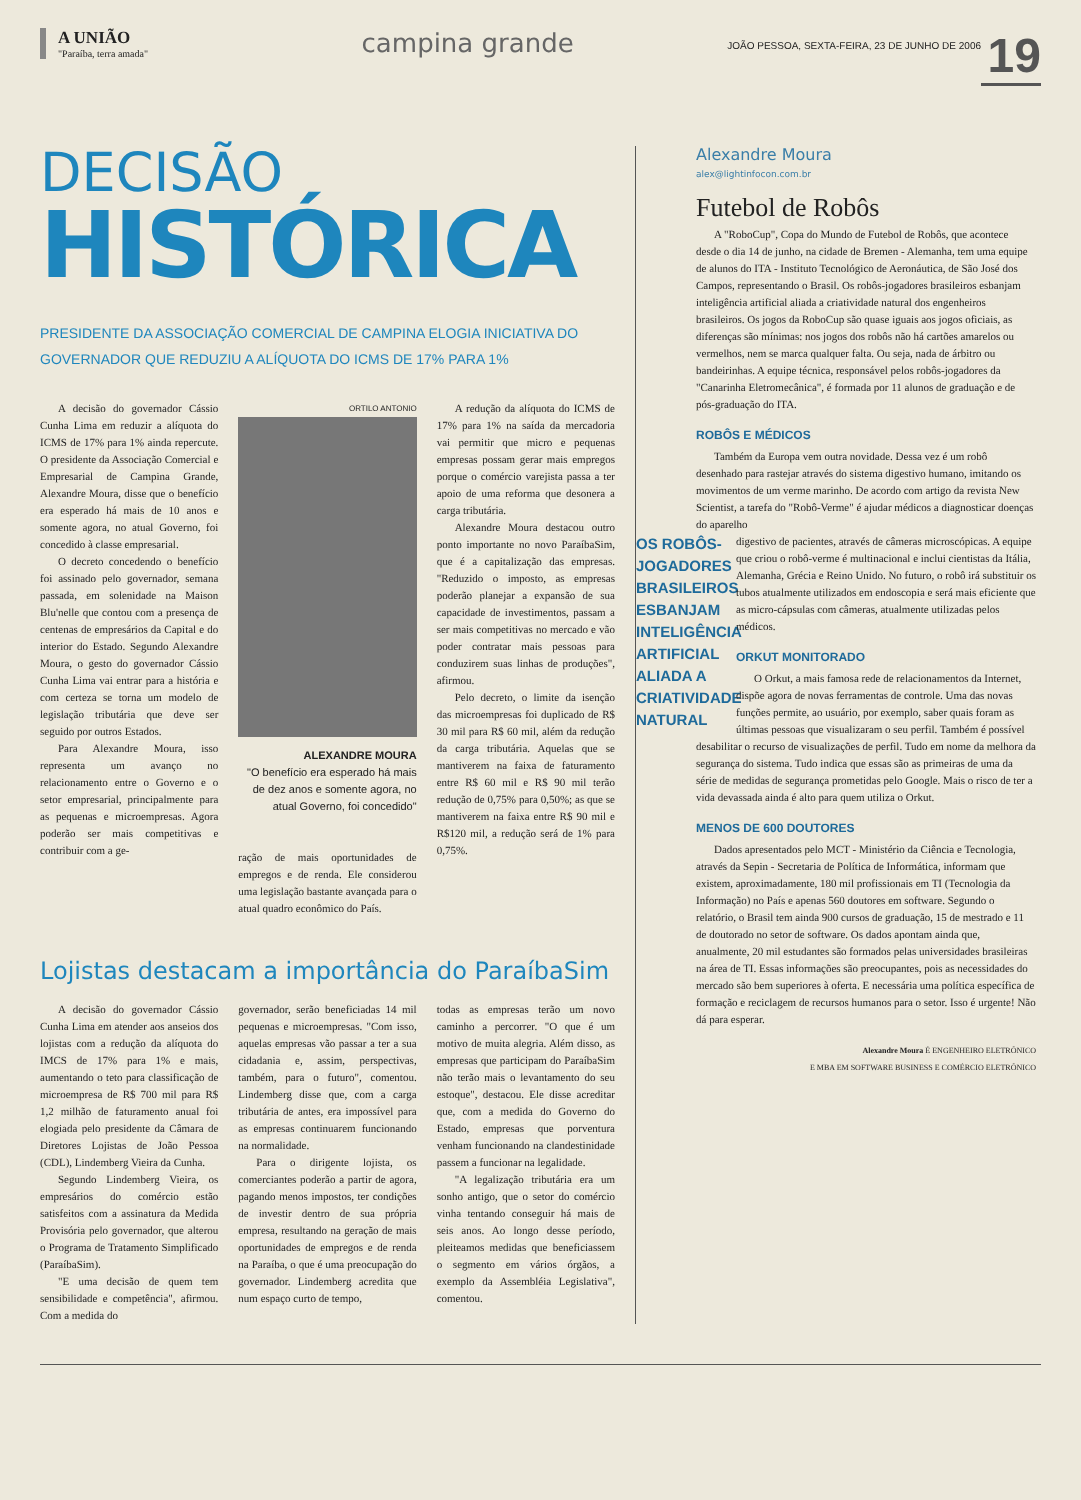A UNIÃO
"Paraíba, terra amada"
campina grande
JOÃO PESSOA, SEXTA-FEIRA, 23 DE JUNHO DE 2006
19
DECISÃO
HISTÓRICA
PRESIDENTE DA ASSOCIAÇÃO COMERCIAL DE CAMPINA ELOGIA INICIATIVA DO GOVERNADOR QUE REDUZIU A ALÍQUOTA DO ICMS DE 17% PARA 1%
A decisão do governador Cássio Cunha Lima em reduzir a alíquota do ICMS de 17% para 1% ainda repercute. O presidente da Associação Comercial e Empresarial de Campina Grande, Alexandre Moura, disse que o benefício era esperado há mais de 10 anos e somente agora, no atual Governo, foi concedido à classe empresarial.
O decreto concedendo o benefício foi assinado pelo governador, semana passada, em solenidade na Maison Blu'nelle que contou com a presença de centenas de empresários da Capital e do interior do Estado. Segundo Alexandre Moura, o gesto do governador Cássio Cunha Lima vai entrar para a história e com certeza se torna um modelo de legislação tributária que deve ser seguido por outros Estados.
Para Alexandre Moura, isso representa um avanço no relacionamento entre o Governo e o setor empresarial, principalmente para as pequenas e microempresas. Agora poderão ser mais competitivas e contribuir com a ge-
ORTILO ANTONIO
ALEXANDRE MOURA
"O benefício era esperado há mais de dez anos e somente agora, no atual Governo, foi concedido"
ração de mais oportunidades de empregos e de renda. Ele considerou uma legislação bastante avançada para o atual quadro econômico do País.
A redução da alíquota do ICMS de 17% para 1% na saída da mercadoria vai permitir que micro e pequenas empresas possam gerar mais empregos porque o comércio varejista passa a ter apoio de uma reforma que desonera a carga tributária.
Alexandre Moura destacou outro ponto importante no novo ParaíbaSim, que é a capitalização das empresas. "Reduzido o imposto, as empresas poderão planejar a expansão de sua capacidade de investimentos, passam a ser mais competitivas no mercado e vão poder contratar mais pessoas para conduzirem suas linhas de produções", afirmou.
Pelo decreto, o limite da isenção das microempresas foi duplicado de R$ 30 mil para R$ 60 mil, além da redução da carga tributária. Aquelas que se mantiverem na faixa de faturamento entre R$ 60 mil e R$ 90 mil terão redução de 0,75% para 0,50%; as que se mantiverem na faixa entre R$ 90 mil e R$120 mil, a redução será de 1% para 0,75%.
Lojistas destacam a importância do ParaíbaSim
A decisão do governador Cássio Cunha Lima em atender aos anseios dos lojistas com a redução da alíquota do IMCS de 17% para 1% e mais, aumentando o teto para classificação de microempresa de R$ 700 mil para R$ 1,2 milhão de faturamento anual foi elogiada pelo presidente da Câmara de Diretores Lojistas de João Pessoa (CDL), Lindemberg Vieira da Cunha.
Segundo Lindemberg Vieira, os empresários do comércio estão satisfeitos com a assinatura da Medida Provisória pelo governador, que alterou o Programa de Tratamento Simplificado (ParaíbaSim).
"E uma decisão de quem tem sensibilidade e competência", afirmou. Com a medida do
governador, serão beneficiadas 14 mil pequenas e microempresas. "Com isso, aquelas empresas vão passar a ter a sua cidadania e, assim, perspectivas, também, para o futuro", comentou. Lindemberg disse que, com a carga tributária de antes, era impossível para as empresas continuarem funcionando na normalidade.
Para o dirigente lojista, os comerciantes poderão a partir de agora, pagando menos impostos, ter condições de investir dentro de sua própria empresa, resultando na geração de mais oportunidades de empregos e de renda na Paraíba, o que é uma preocupação do governador. Lindemberg acredita que num espaço curto de tempo,
todas as empresas terão um novo caminho a percorrer. "O que é um motivo de muita alegria. Além disso, as empresas que participam do ParaíbaSim não terão mais o levantamento do seu estoque", destacou. Ele disse acreditar que, com a medida do Governo do Estado, empresas que porventura venham funcionando na clandestinidade passem a funcionar na legalidade.
"A legalização tributária era um sonho antigo, que o setor do comércio vinha tentando conseguir há mais de seis anos. Ao longo desse período, pleiteamos medidas que beneficiassem o segmento em vários órgãos, a exemplo da Assembléia Legislativa", comentou.
Alexandre Moura
alex@lightinfocon.com.br
Futebol de Robôs
A "RoboCup", Copa do Mundo de Futebol de Robôs, que acontece desde o dia 14 de junho, na cidade de Bremen - Alemanha, tem uma equipe de alunos do ITA - Instituto Tecnológico de Aeronáutica, de São José dos Campos, representando o Brasil. Os robôs-jogadores brasileiros esbanjam inteligência artificial aliada a criatividade natural dos engenheiros brasileiros. Os jogos da RoboCup são quase iguais aos jogos oficiais, as diferenças são mínimas: nos jogos dos robôs não há cartões amarelos ou vermelhos, nem se marca qualquer falta. Ou seja, nada de árbitro ou bandeirinhas. A equipe técnica, responsável pelos robôs-jogadores da "Canarinha Eletromecânica", é formada por 11 alunos de graduação e de pós-graduação do ITA.
ROBÔS E MÉDICOS
Também da Europa vem outra novidade. Dessa vez é um robô desenhado para rastejar através do sistema digestivo humano, imitando os movimentos de um verme marinho. De acordo com artigo da revista New Scientist, a tarefa do "Robô-Verme" é ajudar médicos a diagnosticar doenças do aparelho
OS ROBÔS-JOGADORES BRASILEIROS ESBANJAM INTELIGÊNCIA ARTIFICIAL ALIADA A CRIATIVIDADE NATURAL
digestivo de pacientes, através de câmeras microscópicas. A equipe que criou o robô-verme é multinacional e inclui cientistas da Itália, Alemanha, Grécia e Reino Unido. No futuro, o robô irá substituir os tubos atualmente utilizados em endoscopia e será mais eficiente que as micro-cápsulas com câmeras, atualmente utilizadas pelos médicos.
ORKUT MONITORADO
O Orkut, a mais famosa rede de relacionamentos da Internet, dispõe agora de novas ferramentas de controle. Uma das novas funções permite, ao usuário, por exemplo, saber quais foram as últimas pessoas que visualizaram o seu perfil. Também é possível desabilitar o recurso de visualizações de perfil. Tudo em nome da melhora da segurança do sistema. Tudo indica que essas são as primeiras de uma da série de medidas de segurança prometidas pelo Google. Mais o risco de ter a vida devassada ainda é alto para quem utiliza o Orkut.
MENOS DE 600 DOUTORES
Dados apresentados pelo MCT - Ministério da Ciência e Tecnologia, através da Sepin - Secretaria de Política de Informática, informam que existem, aproximadamente, 180 mil profissionais em TI (Tecnologia da Informação) no País e apenas 560 doutores em software. Segundo o relatório, o Brasil tem ainda 900 cursos de graduação, 15 de mestrado e 11 de doutorado no setor de software. Os dados apontam ainda que, anualmente, 20 mil estudantes são formados pelas universidades brasileiras na área de TI. Essas informações são preocupantes, pois as necessidades do mercado são bem superiores à oferta. E necessária uma política específica de formação e reciclagem de recursos humanos para o setor. Isso é urgente! Não dá para esperar.
Alexandre Moura É ENGENHEIRO ELETRÔNICO
E MBA EM SOFTWARE BUSINESS E COMÉRCIO ELETRÔNICO